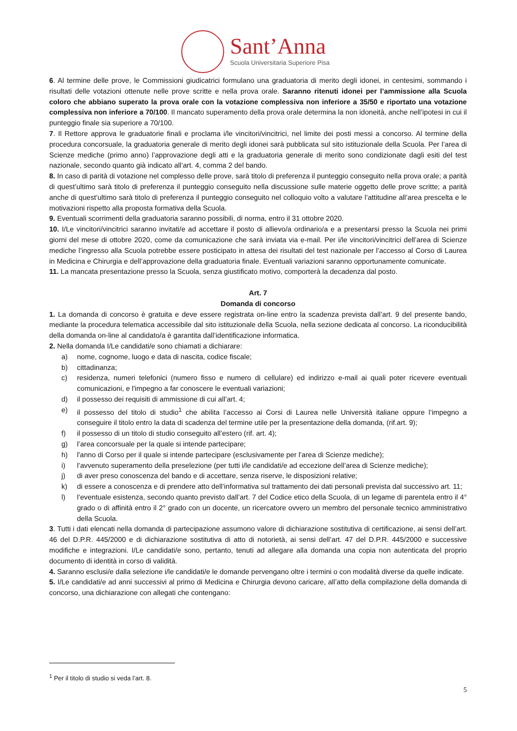Sant’Anna
Scuola Universitaria Superiore Pisa
6. Al termine delle prove, le Commissioni giudicatrici formulano una graduatoria di merito degli idonei, in centesimi, sommando i risultati delle votazioni ottenute nelle prove scritte e nella prova orale. Saranno ritenuti idonei per l’ammissione alla Scuola coloro che abbiano superato la prova orale con la votazione complessiva non inferiore a 35/50 e riportato una votazione complessiva non inferiore a 70/100. Il mancato superamento della prova orale determina la non idoneità, anche nell’ipotesi in cui il punteggio finale sia superiore a 70/100.
7. Il Rettore approva le graduatorie finali e proclama i/le vincitori/vincitrici, nel limite dei posti messi a concorso. Al termine della procedura concorsuale, la graduatoria generale di merito degli idonei sarà pubblicata sul sito istituzionale della Scuola. Per l’area di Scienze mediche (primo anno) l’approvazione degli atti e la graduatoria generale di merito sono condizionate dagli esiti del test nazionale, secondo quanto già indicato all’art. 4, comma 2 del bando.
8. In caso di parità di votazione nel complesso delle prove, sarà titolo di preferenza il punteggio conseguito nella prova orale; a parità di quest’ultimo sarà titolo di preferenza il punteggio conseguito nella discussione sulle materie oggetto delle prove scritte; a parità anche di quest’ultimo sarà titolo di preferenza il punteggio conseguito nel colloquio volto a valutare l’attitudine all’area prescelta e le motivazioni rispetto alla proposta formativa della Scuola.
9. Eventuali scorrimenti della graduatoria saranno possibili, di norma, entro il 31 ottobre 2020.
10. I/Le vincitori/vincitrici saranno invitati/e ad accettare il posto di allievo/a ordinario/a e a presentarsi presso la Scuola nei primi giorni del mese di ottobre 2020, come da comunicazione che sarà inviata via e-mail. Per i/le vincitori/vincitrici dell’area di Scienze mediche l’ingresso alla Scuola potrebbe essere posticipato in attesa dei risultati del test nazionale per l’accesso al Corso di Laurea in Medicina e Chirurgia e dell’approvazione della graduatoria finale. Eventuali variazioni saranno opportunamente comunicate.
11. La mancata presentazione presso la Scuola, senza giustificato motivo, comporterà la decadenza dal posto.
Art. 7
Domanda di concorso
1. La domanda di concorso è gratuita e deve essere registrata on-line entro la scadenza prevista dall’art. 9 del presente bando, mediante la procedura telematica accessibile dal sito istituzionale della Scuola, nella sezione dedicata al concorso. La riconducibilità della domanda on-line al candidato/a è garantita dall’identificazione informatica.
2. Nella domanda I/Le candidati/e sono chiamati a dichiarare:
a) nome, cognome, luogo e data di nascita, codice fiscale;
b) cittadinanza;
c) residenza, numeri telefonici (numero fisso e numero di cellulare) ed indirizzo e-mail ai quali poter ricevere eventuali comunicazioni, e l'impegno a far conoscere le eventuali variazioni;
d) il possesso dei requisiti di ammissione di cui all’art. 4;
e) il possesso del titolo di studio<sup>1</sup> che abilita l’accesso ai Corsi di Laurea nelle Università italiane oppure l’impegno a conseguire il titolo entro la data di scadenza del termine utile per la presentazione della domanda, (rif.art. 9);
f) il possesso di un titolo di studio conseguito all’estero (rif. art. 4);
g) l’area concorsuale per la quale si intende partecipare;
h) l'anno di Corso per il quale si intende partecipare (esclusivamente per l’area di Scienze mediche);
i) l’avvenuto superamento della preselezione (per tutti i/le candidati/e ad eccezione dell’area di Scienze mediche);
j) di aver preso conoscenza del bando e di accettare, senza riserve, le disposizioni relative;
k) di essere a conoscenza e di prendere atto dell’informativa sul trattamento dei dati personali prevista dal successivo art. 11;
l) l’eventuale esistenza, secondo quanto previsto dall’art. 7 del Codice etico della Scuola, di un legame di parentela entro il 4° grado o di affinità entro il 2° grado con un docente, un ricercatore ovvero un membro del personale tecnico amministrativo della Scuola.
3. Tutti i dati elencati nella domanda di partecipazione assumono valore di dichiarazione sostitutiva di certificazione, ai sensi dell’art. 46 del D.P.R. 445/2000 e di dichiarazione sostitutiva di atto di notorietà, ai sensi dell’art. 47 del D.P.R. 445/2000 e successive modifiche e integrazioni. I/Le candidati/e sono, pertanto, tenuti ad allegare alla domanda una copia non autenticata del proprio documento di identità in corso di validità.
4. Saranno esclusi/e dalla selezione i/le candidati/e le domande pervengano oltre i termini o con modalità diverse da quelle indicate.
5. I/Le candidati/e ad anni successivi al primo di Medicina e Chirurgia devono caricare, all’atto della compilazione della domanda di concorso, una dichiarazione con allegati che contengano:
<sup>1</sup> Per il titolo di studio si veda l’art. 8.
5